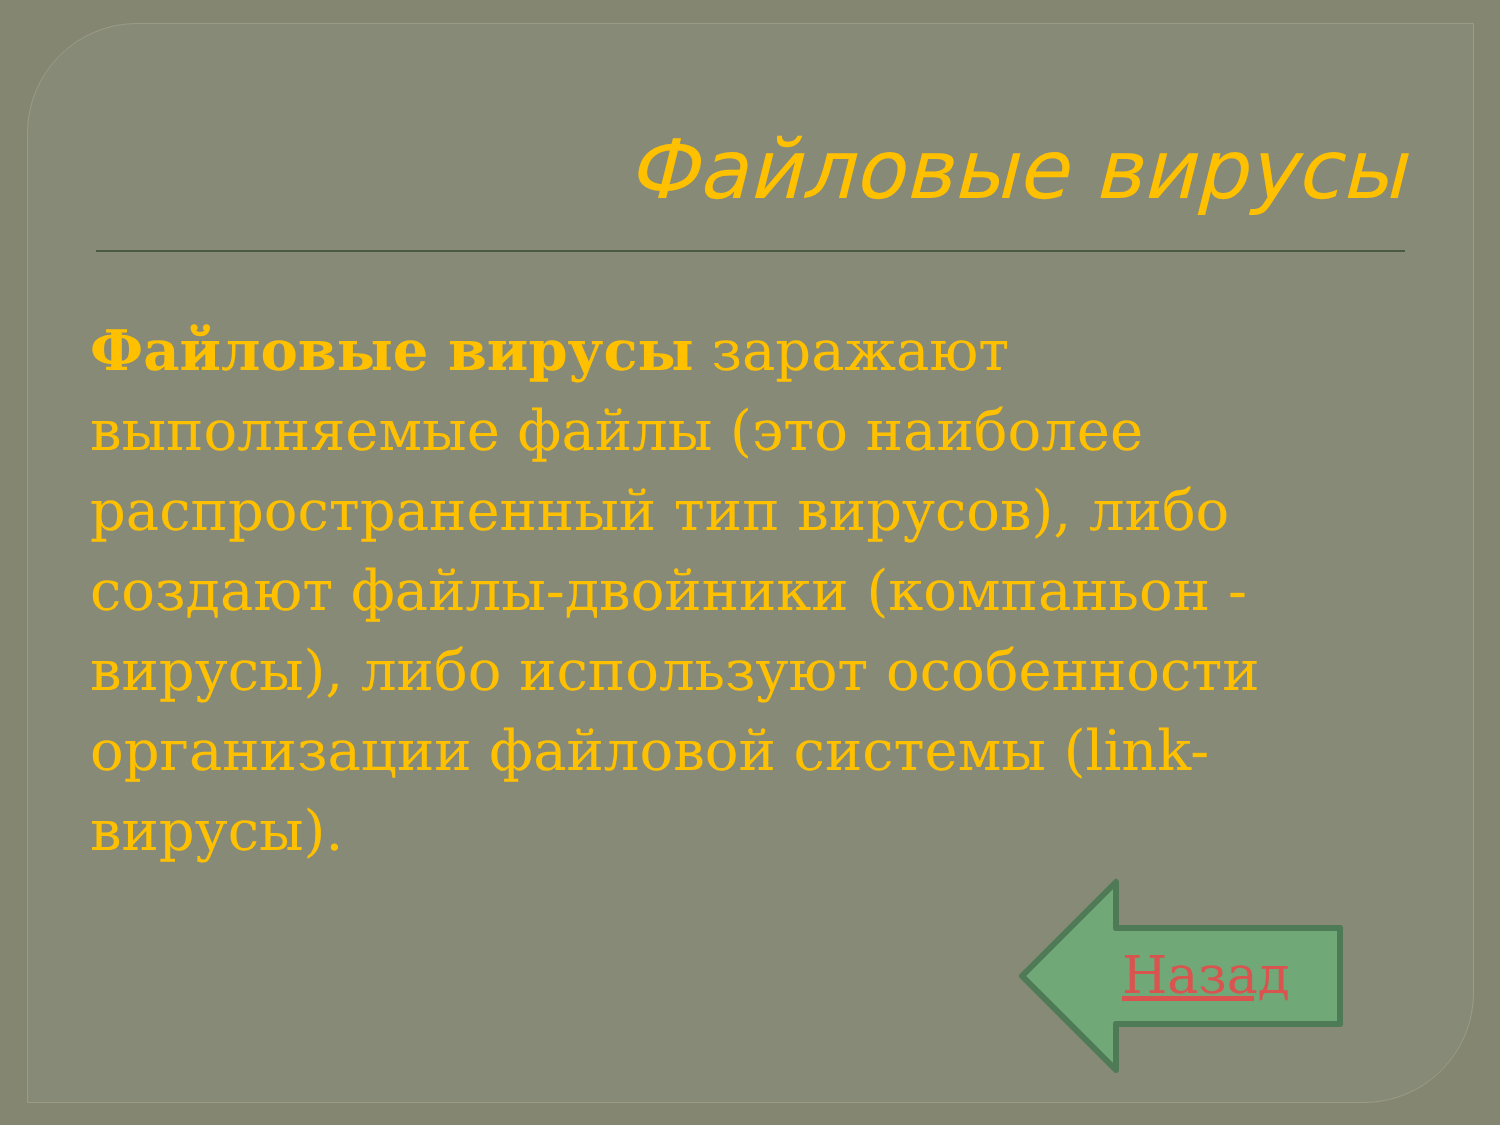Файловые вирусы
Файловые вирусы заражают выполняемые файлы (это наиболее распространенный тип вирусов), либо создают файлы-двойники (компаньон - вирусы), либо используют особенности организации файловой системы (link-вирусы).
Назад